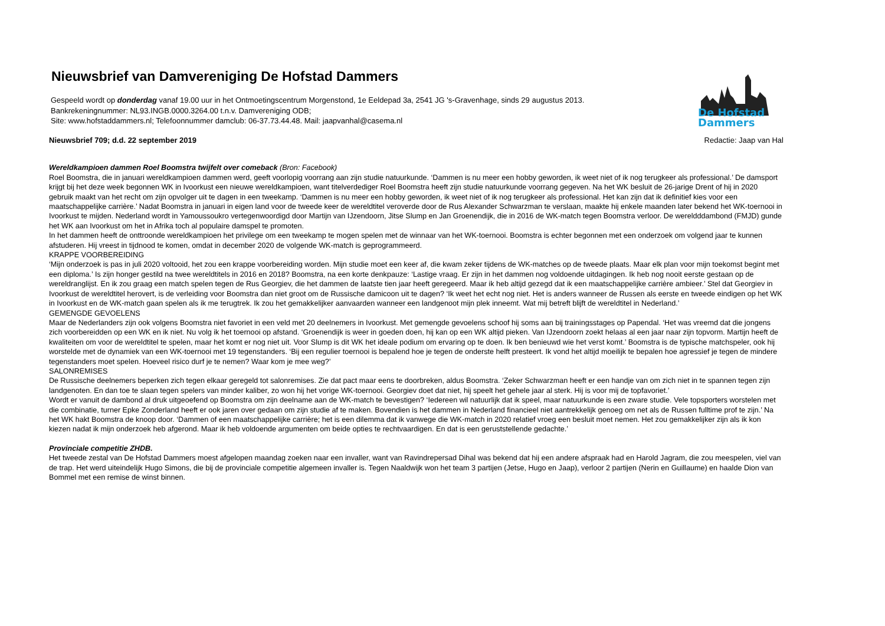Nieuwsbrief van Damvereniging De Hofstad Dammers
Gespeeld wordt op donderdag vanaf 19.00 uur in het Ontmoetingscentrum Morgenstond, 1e Eeldepad 3a, 2541 JG 's-Gravenhage, sinds 29 augustus 2013.
Bankrekeningnummer: NL93.INGB.0000.3264.00 t.n.v. Damvereniging ODB;
Site: www.hofstaddammers.nl; Telefoonnummer damclub: 06-37.73.44.48. Mail: jaapvanhal@casema.nl
De Hofstad Dammers
Nieuwsbrief 709; d.d. 22 september 2019 Redactie: Jaap van Hal
Wereldkampioen dammen Roel Boomstra twijfelt over comeback (Bron: Facebook)
Roel Boomstra, die in januari wereldkampioen dammen werd, geeft voorlopig voorrang aan zijn studie natuurkunde. ‘Dammen is nu meer een hobby geworden, ik weet niet of ik nog terugkeer als professional.’ De damsport krijgt bij het deze week begonnen WK in Ivoorkust een nieuwe wereldkampioen, want titelverdediger Roel Boomstra heeft zijn studie natuurkunde voorrang gegeven. Na het WK besluit de 26-jarige Drent of hij in 2020 gebruik maakt van het recht om zijn opvolger uit te dagen in een tweekamp. ‘Dammen is nu meer een hobby geworden, ik weet niet of ik nog terugkeer als professional. Het kan zijn dat ik definitief kies voor een maatschappelijke carrière.’ Nadat Boomstra in januari in eigen land voor de tweede keer de wereldtitel veroverde door de Rus Alexander Schwarzman te verslaan, maakte hij enkele maanden later bekend het WK-toernooi in Ivoorkust te mijden. Nederland wordt in Yamoussoukro vertegenwoordigd door Martijn van IJzendoorn, Jitse Slump en Jan Groenendijk, die in 2016 de WK-match tegen Boomstra verloor. De wereldddambond (FMJD) gunde het WK aan Ivoorkust om het in Afrika toch al populaire damspel te promoten.
In het dammen heeft de onttroonde wereldkampioen het privilege om een tweekamp te mogen spelen met de winnaar van het WK-toernooi. Boomstra is echter begonnen met een onderzoek om volgend jaar te kunnen afstuderen. Hij vreest in tijdnood te komen, omdat in december 2020 de volgende WK-match is geprogrammeerd.
KRAPPE VOORBEREIDING
‘Mijn onderzoek is pas in juli 2020 voltooid, het zou een krappe voorbereiding worden. Mijn studie moet een keer af, die kwam zeker tijdens de WK-matches op de tweede plaats. Maar elk plan voor mijn toekomst begint met een diploma.’ Is zijn honger gestild na twee wereldtitels in 2016 en 2018? Boomstra, na een korte denkpauze: ‘Lastige vraag. Er zijn in het dammen nog voldoende uitdagingen. Ik heb nog nooit eerste gestaan op de wereldranglijst. En ik zou graag een match spelen tegen de Rus Georgiev, die het dammen de laatste tien jaar heeft geregeerd. Maar ik heb altijd gezegd dat ik een maatschappelijke carrière ambieer.’ Stel dat Georgiev in Ivoorkust de wereldtitel herovert, is de verleiding voor Boomstra dan niet groot om de Russische damicoon uit te dagen? ‘Ik weet het echt nog niet. Het is anders wanneer de Russen als eerste en tweede eindigen op het WK in Ivoorkust en de WK-match gaan spelen als ik me terugtrek. Ik zou het gemakkelijker aanvaarden wanneer een landgenoot mijn plek inneemt. Wat mij betreft blijft de wereldtitel in Nederland.’
GEMENGDE GEVOELENS
Maar de Nederlanders zijn ook volgens Boomstra niet favoriet in een veld met 20 deelnemers in Ivoorkust. Met gemengde gevoelens schoof hij soms aan bij trainingsstages op Papendal. ‘Het was vreemd dat die jongens zich voorbereidden op een WK en ik niet. Nu volg ik het toernooi op afstand. ‘Groenendijk is weer in goeden doen, hij kan op een WK altijd pieken. Van IJzendoorn zoekt helaas al een jaar naar zijn topvorm. Martijn heeft de kwaliteiten om voor de wereldtitel te spelen, maar het komt er nog niet uit. Voor Slump is dit WK het ideale podium om ervaring op te doen. Ik ben benieuwd wie het verst komt.’ Boomstra is de typische matchspeler, ook hij worstelde met de dynamiek van een WK-toernooi met 19 tegenstanders. ‘Bij een regulier toernooi is bepalend hoe je tegen de onderste helft presteert. Ik vond het altijd moeilijk te bepalen hoe agressief je tegen de mindere tegenstanders moet spelen. Hoeveel risico durf je te nemen? Waar kom je mee weg?’
SALONREMISES
De Russische deelnemers beperken zich tegen elkaar geregeld tot salonremises. Zie dat pact maar eens te doorbreken, aldus Boomstra. ‘Zeker Schwarzman heeft er een handje van om zich niet in te spannen tegen zijn landgenoten. En dan toe te slaan tegen spelers van minder kaliber, zo won hij het vorige WK-toernooi. Georgiev doet dat niet, hij speelt het gehele jaar al sterk. Hij is voor mij de topfavoriet.’
Wordt er vanuit de dambond al druk uitgeoefend op Boomstra om zijn deelname aan de WK-match te bevestigen? ‘Iedereen wil natuurlijk dat ik speel, maar natuurkunde is een zware studie. Vele topsporters worstelen met die combinatie, turner Epke Zonderland heeft er ook jaren over gedaan om zijn studie af te maken. Bovendien is het dammen in Nederland financieel niet aantrekkelijk genoeg om net als de Russen fulltime prof te zijn.’ Na het WK hakt Boomstra de knoop door. ‘Dammen of een maatschappelijke carrière; het is een dilemma dat ik vanwege die WK-match in 2020 relatief vroeg een besluit moet nemen. Het zou gemakkelijker zijn als ik kon kiezen nadat ik mijn onderzoek heb afgerond. Maar ik heb voldoende argumenten om beide opties te rechtvaardigen. En dat is een geruststellende gedachte.’
Provinciale competitie ZHDB.
Het tweede zestal van De Hofstad Dammers moest afgelopen maandag zoeken naar een invaller, want van Ravindrepersad Dihal was bekend dat hij een andere afspraak had en Harold Jagram, die zou meespelen, viel van de trap. Het werd uiteindelijk Hugo Simons, die bij de provinciale competitie algemeen invaller is. Tegen Naaldwijk won het team 3 partijen (Jetse, Hugo en Jaap), verloor 2 partijen (Nerin en Guillaume) en haalde Dion van Bommel met een remise de winst binnen.